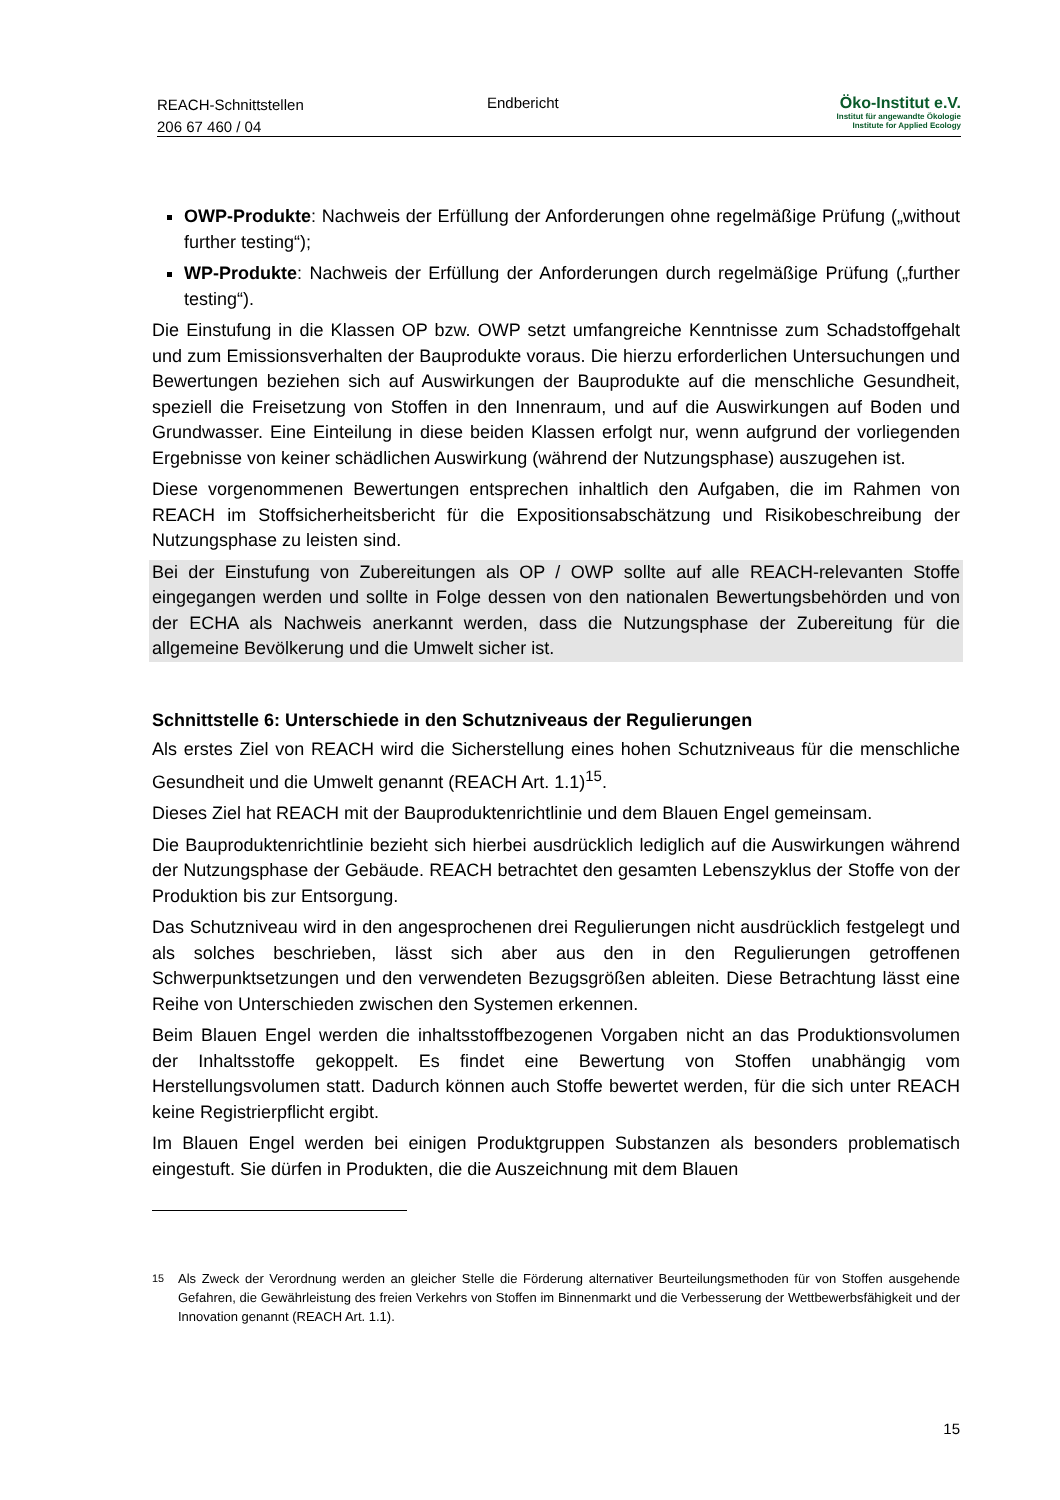REACH-Schnittstellen
206 67 460 / 04
Endbericht Öko-Institut e.V.
Institut für angewandte Ökologie
Institute for Applied Ecology
OWP-Produkte: Nachweis der Erfüllung der Anforderungen ohne regelmäßige Prüfung („without further testing“);
WP-Produkte: Nachweis der Erfüllung der Anforderungen durch regelmäßige Prüfung („further testing“).
Die Einstufung in die Klassen OP bzw. OWP setzt umfangreiche Kenntnisse zum Schadstoffgehalt und zum Emissionsverhalten der Bauprodukte voraus. Die hierzu erforderlichen Untersuchungen und Bewertungen beziehen sich auf Auswirkungen der Bauprodukte auf die menschliche Gesundheit, speziell die Freisetzung von Stoffen in den Innenraum, und auf die Auswirkungen auf Boden und Grundwasser. Eine Einteilung in diese beiden Klassen erfolgt nur, wenn aufgrund der vorliegenden Ergebnisse von keiner schädlichen Auswirkung (während der Nutzungsphase) auszugehen ist.
Diese vorgenommenen Bewertungen entsprechen inhaltlich den Aufgaben, die im Rahmen von REACH im Stoffsicherheitsbericht für die Expositionsabschätzung und Risikobeschreibung der Nutzungsphase zu leisten sind.
Bei der Einstufung von Zubereitungen als OP / OWP sollte auf alle REACH-relevanten Stoffe eingegangen werden und sollte in Folge dessen von den nationalen Bewertungsbehörden und von der ECHA als Nachweis anerkannt werden, dass die Nutzungsphase der Zubereitung für die allgemeine Bevölkerung und die Umwelt sicher ist.
Schnittstelle 6: Unterschiede in den Schutzniveaus der Regulierungen
Als erstes Ziel von REACH wird die Sicherstellung eines hohen Schutzniveaus für die menschliche Gesundheit und die Umwelt genannt (REACH Art. 1.1)<sup>15</sup>.
Dieses Ziel hat REACH mit der Bauproduktenrichtlinie und dem Blauen Engel gemeinsam.
Die Bauproduktenrichtlinie bezieht sich hierbei ausdrücklich lediglich auf die Auswirkungen während der Nutzungsphase der Gebäude. REACH betrachtet den gesamten Lebenszyklus der Stoffe von der Produktion bis zur Entsorgung.
Das Schutzniveau wird in den angesprochenen drei Regulierungen nicht ausdrücklich festgelegt und als solches beschrieben, lässt sich aber aus den in den Regulierungen getroffenen Schwerpunktsetzungen und den verwendeten Bezugsgrößen ableiten. Diese Betrachtung lässt eine Reihe von Unterschieden zwischen den Systemen erkennen.
Beim Blauen Engel werden die inhaltsstoffbezogenen Vorgaben nicht an das Produktionsvolumen der Inhaltsstoffe gekoppelt. Es findet eine Bewertung von Stoffen unabhängig vom Herstellungsvolumen statt. Dadurch können auch Stoffe bewertet werden, für die sich unter REACH keine Registrierpflicht ergibt.
Im Blauen Engel werden bei einigen Produktgruppen Substanzen als besonders problematisch eingestuft. Sie dürfen in Produkten, die die Auszeichnung mit dem Blauen
<sup>15</sup> Als Zweck der Verordnung werden an gleicher Stelle die Förderung alternativer Beurteilungsmethoden für von Stoffen ausgehende Gefahren, die Gewährleistung des freien Verkehrs von Stoffen im Binnenmarkt und die Verbesserung der Wettbewerbsfähigkeit und der Innovation genannt (REACH Art. 1.1).
15